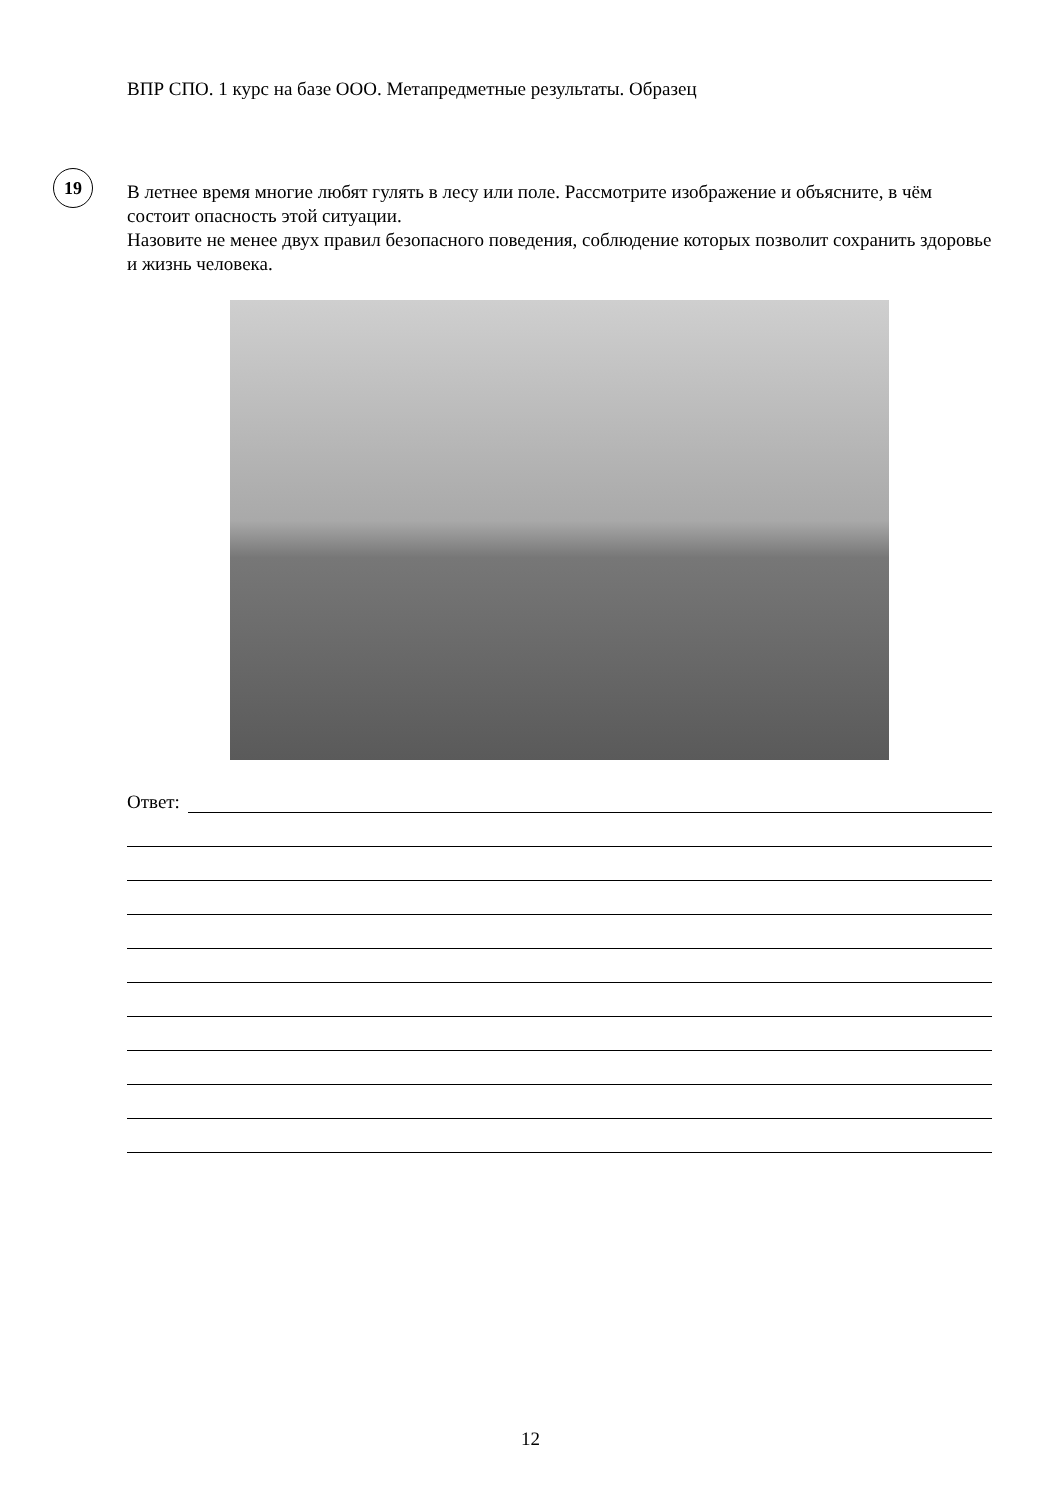ВПР СПО. 1 курс на базе ООО. Метапредметные результаты. Образец
19
В летнее время многие любят гулять в лесу или поле. Рассмотрите изображение и объясните, в чём состоит опасность этой ситуации.
Назовите не менее двух правил безопасного поведения, соблюдение которых позволит сохранить здоровье и жизнь человека.
Ответ:
12